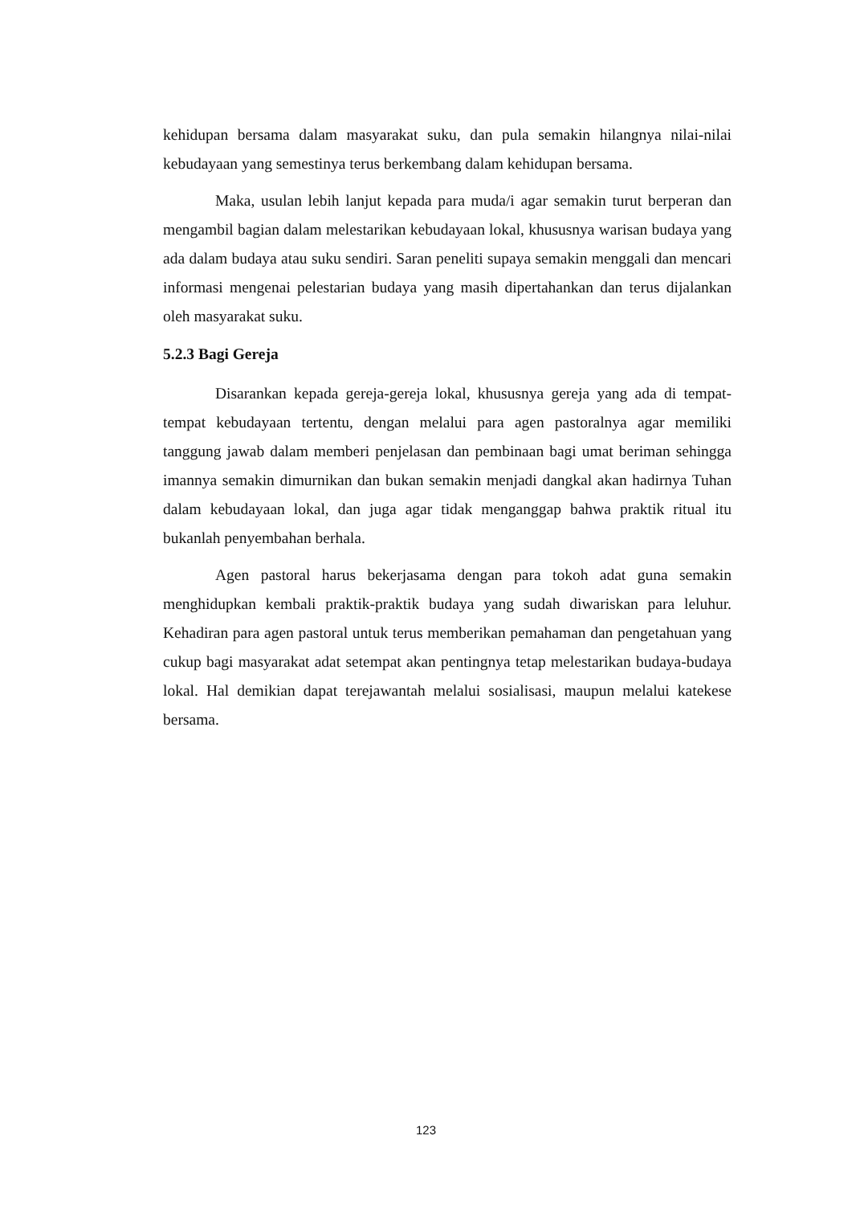kehidupan bersama dalam masyarakat suku, dan pula semakin hilangnya nilai-nilai kebudayaan yang semestinya terus berkembang dalam kehidupan bersama.
Maka, usulan lebih lanjut kepada para muda/i agar semakin turut berperan dan mengambil bagian dalam melestarikan kebudayaan lokal, khususnya warisan budaya yang ada dalam budaya atau suku sendiri. Saran peneliti supaya semakin menggali dan mencari informasi mengenai pelestarian budaya yang masih dipertahankan dan terus dijalankan oleh masyarakat suku.
5.2.3 Bagi Gereja
Disarankan kepada gereja-gereja lokal, khususnya gereja yang ada di tempat-tempat kebudayaan tertentu, dengan melalui para agen pastoralnya agar memiliki tanggung jawab dalam memberi penjelasan dan pembinaan bagi umat beriman sehingga imannya semakin dimurnikan dan bukan semakin menjadi dangkal akan hadirnya Tuhan dalam kebudayaan lokal, dan juga agar tidak menganggap bahwa praktik ritual itu bukanlah penyembahan berhala.
Agen pastoral harus bekerjasama dengan para tokoh adat guna semakin menghidupkan kembali praktik-praktik budaya yang sudah diwariskan para leluhur. Kehadiran para agen pastoral untuk terus memberikan pemahaman dan pengetahuan yang cukup bagi masyarakat adat setempat akan pentingnya tetap melestarikan budaya-budaya lokal. Hal demikian dapat terejawantah melalui sosialisasi, maupun melalui katekese bersama.
123